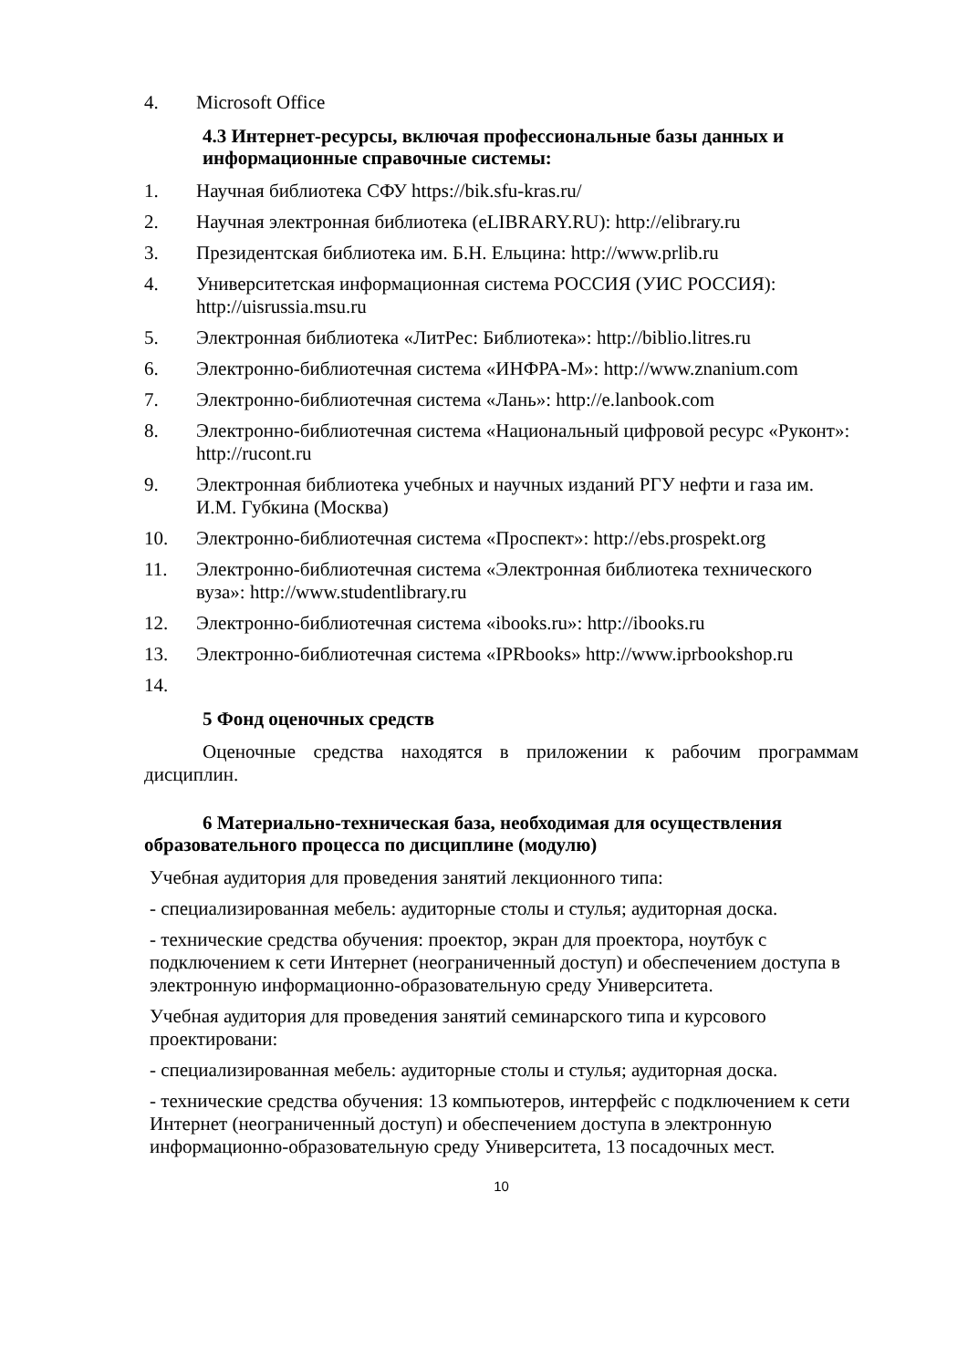4. Microsoft Office
4.3 Интернет-ресурсы, включая профессиональные базы данных и информационные справочные системы:
1. Научная библиотека СФУ https://bik.sfu-kras.ru/
2. Научная электронная библиотека (eLIBRARY.RU): http://elibrary.ru
3. Президентская библиотека им. Б.Н. Ельцина: http://www.prlib.ru
4. Университетская информационная система РОССИЯ (УИС РОССИЯ): http://uisrussia.msu.ru
5. Электронная библиотека «ЛитРес: Библиотека»: http://biblio.litres.ru
6. Электронно-библиотечная система «ИНФРА-М»: http://www.znanium.com
7. Электронно-библиотечная система «Лань»: http://e.lanbook.com
8. Электронно-библиотечная система «Национальный цифровой ресурс «Руконт»: http://rucont.ru
9. Электронная библиотека учебных и научных изданий РГУ нефти и газа им. И.М. Губкина (Москва)
10. Электронно-библиотечная система «Проспект»: http://ebs.prospekt.org
11. Электронно-библиотечная система «Электронная библиотека технического вуза»: http://www.studentlibrary.ru
12. Электронно-библиотечная система «ibooks.ru»: http://ibooks.ru
13. Электронно-библиотечная система «IPRbooks» http://www.iprbookshop.ru
14.
5 Фонд оценочных средств
Оценочные средства находятся в приложении к рабочим программам дисциплин.
6 Материально-техническая база, необходимая для осуществления образовательного процесса по дисциплине (модулю)
Учебная аудитория для проведения занятий лекционного типа:
- специализированная мебель: аудиторные столы и стулья; аудиторная доска.
- технические средства обучения: проектор, экран для проектора, ноутбук с подключением к сети Интернет (неограниченный доступ) и обеспечением доступа в электронную информационно-образовательную среду Университета.
Учебная аудитория для проведения занятий семинарского типа и курсового проектировани:
- специализированная мебель: аудиторные столы и стулья; аудиторная доска.
- технические средства обучения: 13 компьютеров, интерфейс с подключением к сети Интернет (неограниченный доступ) и обеспечением доступа в электронную информационно-образовательную среду Университета, 13 посадочных мест.
10